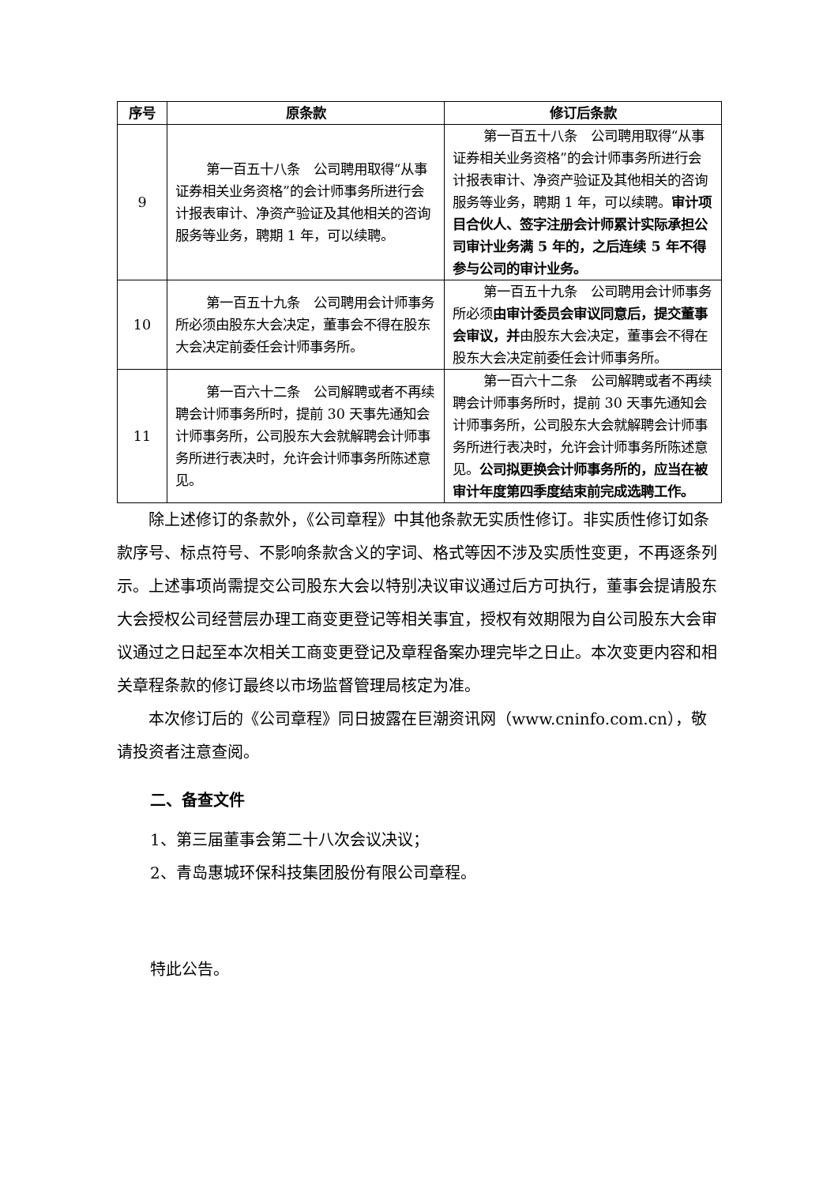| 序号 | 原条款 | 修订后条款 |
| --- | --- | --- |
| 9 | 第一百五十八条 公司聘用取得“从事证券相关业务资格”的会计师事务所进行会计报表审计、净资产验证及其他相关的咨询服务等业务，聘期 1 年，可以续聘。 | 第一百五十八条 公司聘用取得“从事证券相关业务资格”的会计师事务所进行会计报表审计、净资产验证及其他相关的咨询服务等业务，聘期 1 年，可以续聘。 审计项目合伙人、签字注册会计师累计实际承担公司审计业务满 5 年的，之后连续 5 年不得参与公司的审计业务。 |
| 10 | 第一百五十九条 公司聘用会计师事务所必须由股东大会决定，董事会不得在股东大会决定前委任会计师事务所。 | 第一百五十九条 公司聘用会计师事务所必须 由审计委员会审议同意后，提交董事会审议，并 由股东大会决定，董事会不得在股东大会决定前委任会计师事务所。 |
| 11 | 第一百六十二条 公司解聘或者不再续聘会计师事务所时，提前 30 天事先通知会计师事务所，公司股东大会就解聘会计师事务所进行表决时，允许会计师事务所陈述意见。 | 第一百六十二条 公司解聘或者不再续聘会计师事务所时，提前 30 天事先通知会计师事务所，公司股东大会就解聘会计师事务所进行表决时，允许会计师事务所陈述意见。 公司拟更换会计师事务所的，应当在被审计年度第四季度结束前完成选聘工作。 |
除上述修订的条款外，《公司章程》中其他条款无实质性修订。非实质性修订如条款序号、标点符号、不影响条款含义的字词、格式等因不涉及实质性变更，不再逐条列示。上述事项尚需提交公司股东大会以特别决议审议通过后方可执行，董事会提请股东大会授权公司经营层办理工商变更登记等相关事宜，授权有效期限为自公司股东大会审议通过之日起至本次相关工商变更登记及章程备案办理完毕之日止。本次变更内容和相关章程条款的修订最终以市场监督管理局核定为准。
本次修订后的《公司章程》同日披露在巨潮资讯网（www.cninfo.com.cn），敬请投资者注意查阅。
二、备查文件
1、第三届董事会第二十八次会议决议；
2、青岛惠城环保科技集团股份有限公司章程。
特此公告。